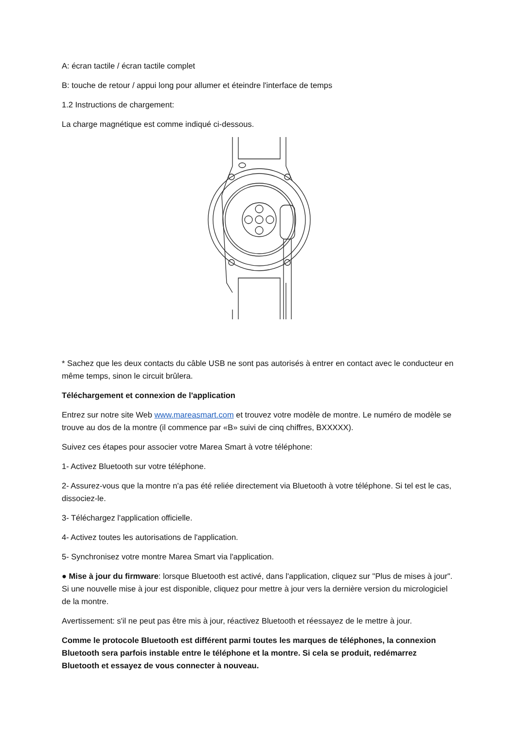A: écran tactile / écran tactile complet
B: touche de retour / appui long pour allumer et éteindre l'interface de temps
1.2 Instructions de chargement:
La charge magnétique est comme indiqué ci-dessous.
* Sachez que les deux contacts du câble USB ne sont pas autorisés à entrer en contact avec le conducteur en même temps, sinon le circuit brûlera.
Téléchargement et connexion de l'application
Entrez sur notre site Web www.mareasmart.com et trouvez votre modèle de montre. Le numéro de modèle se trouve au dos de la montre (il commence par «B» suivi de cinq chiffres, BXXXXX).
Suivez ces étapes pour associer votre Marea Smart à votre téléphone:
1- Activez Bluetooth sur votre téléphone.
2- Assurez-vous que la montre n'a pas été reliée directement via Bluetooth à votre téléphone. Si tel est le cas, dissociez-le.
3- Téléchargez l'application officielle.
4- Activez toutes les autorisations de l'application.
5- Synchronisez votre montre Marea Smart via l'application.
● Mise à jour du firmware: lorsque Bluetooth est activé, dans l'application, cliquez sur "Plus de mises à jour". Si une nouvelle mise à jour est disponible, cliquez pour mettre à jour vers la dernière version du micrologiciel de la montre.
Avertissement: s'il ne peut pas être mis à jour, réactivez Bluetooth et réessayez de le mettre à jour.
Comme le protocole Bluetooth est différent parmi toutes les marques de téléphones, la connexion Bluetooth sera parfois instable entre le téléphone et la montre. Si cela se produit, redémarrez Bluetooth et essayez de vous connecter à nouveau.